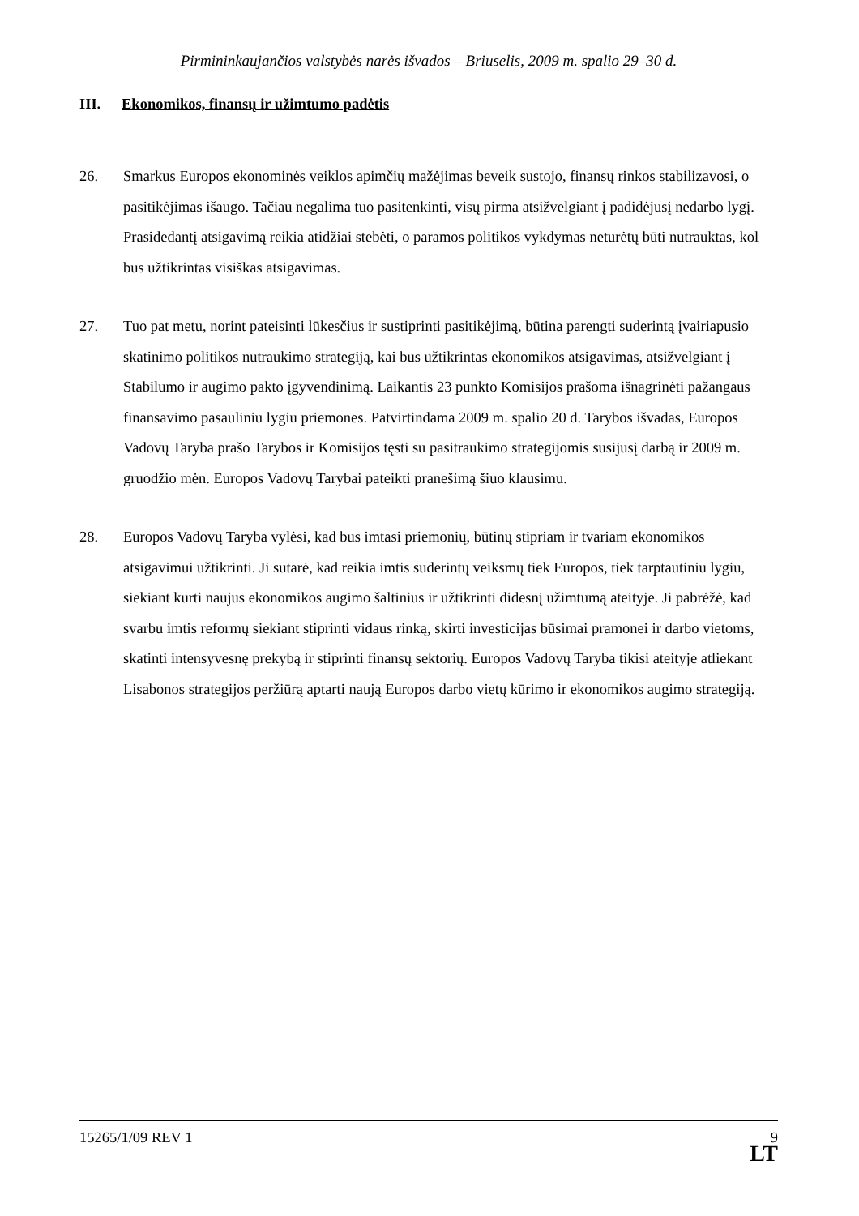Pirmininkaujančios valstybės narės išvados – Briuselis, 2009 m. spalio 29–30 d.
III. Ekonomikos, finansų ir užimtumo padėtis
26. Smarkus Europos ekonominės veiklos apimčių mažėjimas beveik sustojo, finansų rinkos stabilizavosi, o pasitikėjimas išaugo. Tačiau negalima tuo pasitenkinti, visų pirma atsižvelgiant į padidėjusį nedarbo lygį. Prasidedantį atsigavimą reikia atidžiai stebėti, o paramos politikos vykdymas neturėtų būti nutrauktas, kol bus užtikrintas visiškas atsigavimas.
27. Tuo pat metu, norint pateisinti lūkesčius ir sustiprinti pasitikėjimą, būtina parengti suderintą įvairiapusio skatinimo politikos nutraukimo strategiją, kai bus užtikrintas ekonomikos atsigavimas, atsižvelgiant į Stabilumo ir augimo pakto įgyvendinimą. Laikantis 23 punkto Komisijos prašoma išnagrinėti pažangaus finansavimo pasauliniu lygiu priemones. Patvirtindama 2009 m. spalio 20 d. Tarybos išvadas, Europos Vadovų Taryba prašo Tarybos ir Komisijos tęsti su pasitraukimo strategijomis susijusį darbą ir 2009 m. gruodžio mėn. Europos Vadovų Tarybai pateikti pranešimą šiuo klausimu.
28. Europos Vadovų Taryba vylėsi, kad bus imtasi priemonių, būtinų stipriam ir tvariam ekonomikos atsigavimui užtikrinti. Ji sutarė, kad reikia imtis suderintų veiksmų tiek Europos, tiek tarptautiniu lygiu, siekiant kurti naujus ekonomikos augimo šaltinius ir užtikrinti didesnį užimtumą ateityje. Ji pabrėžė, kad svarbu imtis reformų siekiant stiprinti vidaus rinką, skirti investicijas būsimai pramonei ir darbo vietoms, skatinti intensyvesnę prekybą ir stiprinti finansų sektorių. Europos Vadovų Taryba tikisi ateityje atliekant Lisabonos strategijos peržiūrą aptarti naują Europos darbo vietų kūrimo ir ekonomikos augimo strategiją.
15265/1/09 REV 1
9
LT